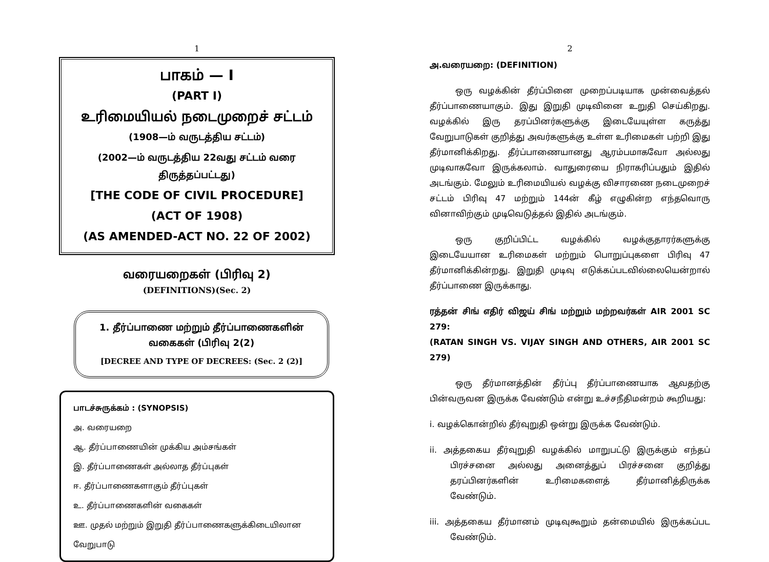1
பாகம் — I
(PART I)
உரிமையியல் நடைமுறைச் சட்டம்
(1908—ம் வருடத்திய சட்டம்)
(2002—ம் வருடத்திய 22வது சட்டம் வரை திருத்தப்பட்டது)
[THE CODE OF CIVIL PROCEDURE]
(ACT OF 1908)
(AS AMENDED-ACT NO. 22 OF 2002)
வரையறைகள் (பிரிவு 2)
(DEFINITIONS)(Sec. 2)
1. தீர்ப்பாணை மற்றும் தீர்ப்பாணைகளின் வகைகள் (பிரிவு 2(2)
[DECREE AND TYPE OF DECREES: (Sec. 2 (2)]
பாடச்சுருக்கம் : (SYNOPSIS)
அ. வரையறை
ஆ. தீர்ப்பாணையின் முக்கிய அம்சங்கள்
இ. தீர்ப்பாணைகள் அல்லாத தீர்ப்புகள்
ஈ. தீர்ப்பாணைகளாகும் தீர்ப்புகள்
உ. தீர்ப்பாணைகளின் வகைகள்
ஊ. முதல் மற்றும் இறுதி தீர்ப்பாணைகளுக்கிடையிலான வேறுபாடு
2
அ.வரையறை: (DEFINITION)
ஒரு வழக்கின் தீர்ப்பினை முறைப்படியாக முன்வைத்தல் தீர்ப்பாணையாகும். இது இறுதி முடிவினை உறுதி செய்கிறது. வழக்கில் இரு தரப்பினர்களுக்கு இடையேயுள்ள கருத்து வேறுபாடுகள் குறித்து அவர்களுக்கு உள்ள உரிமைகள் பற்றி இது தீர்மானிக்கிறது. தீர்ப்பாணையானது ஆரம்பமாகவோ அல்லது முடிவாகவோ இருக்கலாம். வாதுரையை நிராகரிப்பதும் இதில் அடங்கும். மேலும் உரிமையியல் வழக்கு விசாரணை நடைமுறைச் சட்டம் பிரிவு 47 மற்றும் 144ன் கீழ் எழுகின்ற எந்தவொரு வினாவிற்கும் முடிவெடுத்தல் இதில் அடங்கும்.
ஒரு குறிப்பிட்ட வழக்கில் வழக்குதாரர்களுக்கு இடையேயான உரிமைகள் மற்றும் பொறுப்புகளை பிரிவு 47 தீர்மானிக்கின்றது. இறுதி முடிவு எடுக்கப்படவில்லையென்றால் தீர்ப்பாணை இருக்காது.
ரத்தன் சிங் எதிர் விஜய் சிங் மற்றும் மற்றவர்கள் AIR 2001 SC 279:
(RATAN SINGH VS. VIJAY SINGH AND OTHERS, AIR 2001 SC 279)
ஒரு தீர்மானத்தின் தீர்ப்பு தீர்ப்பாணையாக ஆவதற்கு பின்வருவன இருக்க வேண்டும் என்று உச்சநீதிமன்றம் கூறியது:
i. வழக்கொன்றில் தீர்வுறுதி ஒன்று இருக்க வேண்டும்.
ii. அத்தகைய தீர்வுறுதி வழக்கில் மாறுபட்டு இருக்கும் எந்தப் பிரச்சனை அல்லது அனைத்துப் பிரச்சனை குறித்து தரப்பினர்களின் உரிமைகளைத் தீர்மானித்திருக்க வேண்டும்.
iii. அத்தகைய தீர்மானம் முடிவுகூறும் தன்மையில் இருக்கப்பட வேண்டும்.